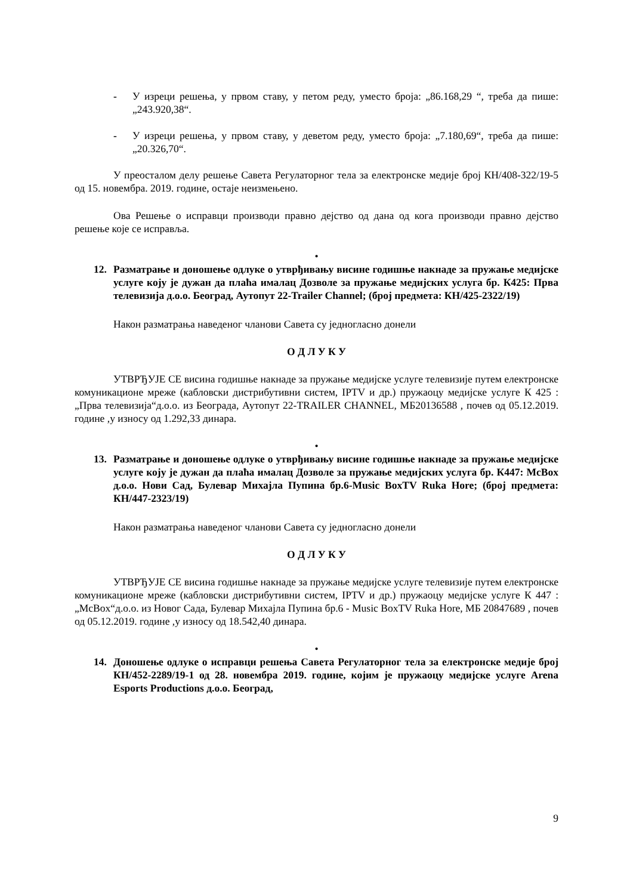- У изреци решења, у првом ставу, у петом реду, уместо броја: „86.168,29 “, треба да пише: „243.920,38“.
- У изреци решења, у првом ставу, у деветом реду, уместо броја: „7.180,69“, треба да пише: „20.326,70“.
У преосталом делу решење Савета Регулаторног тела за електронске медије број КН/408-322/19-5 од 15. новембра. 2019. године, остаје неизмењено.
Ова Решење о исправци производи правно дејство од дана од кога производи правно дејство решење које се исправља.
•
12. Разматрање и доношење одлуке о утврђивању висине годишње накнаде за пружање медијске услуге коју је дужан да плаћа ималац Дозволе за пружање медијских услуга бр. К425: Прва телевизија д.о.о. Београд, Аутопут 22-Trailer Channel; (број предмета: КН/425-2322/19)
Након разматрања наведеног чланови Савета су једногласно донели
О Д Л У К У
УТВРЂУЈЕ СЕ висина годишње накнаде за пружање медијске услуге телевизије путем електронске комуникационе мреже (кабловски дистрибутивни систем, IPTV и др.) пружаоцу медијске услуге К 425 : „Прва телевизија“д.о.о. из Београда, Аутопут 22-TRAILER CHANNEL, МБ20136588 , почев од 05.12.2019. године ,у износу од 1.292,33 динара.
•
13. Разматрање и доношење одлуке о утврђивању висине годишње накнаде за пружање медијске услуге коју је дужан да плаћа ималац Дозволе за пружање медијских услуга бр. К447: McBox д.о.о. Нови Сад, Булевар Михајла Пупина бр.6-Music BoxTV Ruka Hore; (број предмета: КН/447-2323/19)
Након разматрања наведеног чланови Савета су једногласно донели
О Д Л У К У
УТВРЂУЈЕ СЕ висина годишње накнаде за пружање медијске услуге телевизије путем електронске комуникационе мреже (кабловски дистрибутивни систем, IPTV и др.) пружаоцу медијске услуге К 447 : „McBox“д.о.о. из Новог Сада, Булевар Михајла Пупина бр.6 - Music BoxTV Ruka Hore, МБ 20847689 , почев од 05.12.2019. године ,у износу од 18.542,40 динара.
•
14. Доношење одлуке о исправци решења Савета Регулаторног тела за електронске медије број КН/452-2289/19-1 од 28. новембра 2019. године, којим је пружаоцу медијске услуге Arena Esports Productions д.о.о. Београд,
9